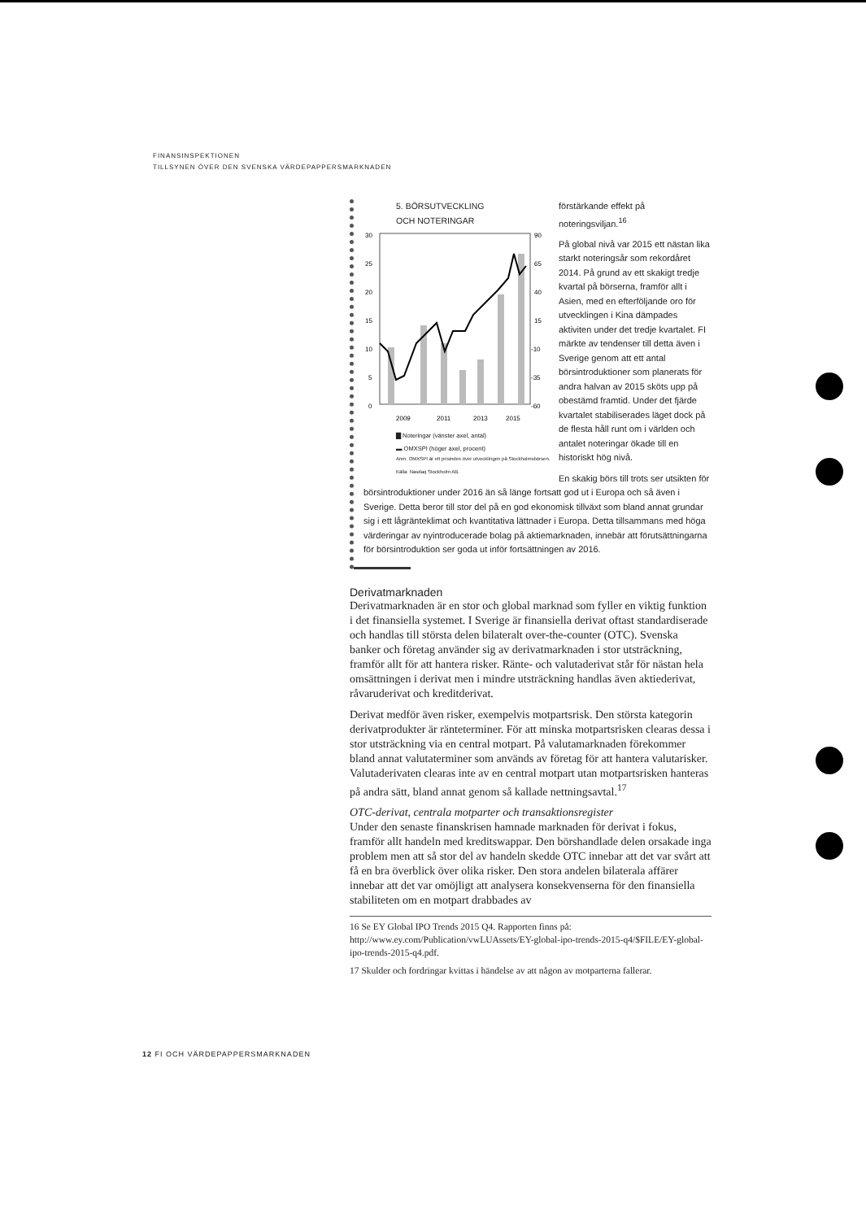FINANSINSPEKTIONEN
TILLSYNEN ÖVER DEN SVENSKA VÄRDEPAPPERSMARKNADEN
5. BÖRSUTVECKLING
OCH NOTERINGAR
30
25
20
15
10
5
0
90
65
40
15
-10
-35
-60
2009
2011
2013
2015
▇ Noteringar (vänster axel, antal)
▬ OMXSPI (höger axel, procent)
Anm. OMXSPI är ett prisindex över utvecklingen på Stockholmsbörsen.
Källa: Nasdaq Stockholm AB.
förstärkande effekt på noteringsviljan.<sup>16</sup>
På global nivå var 2015 ett nästan lika starkt noteringsår som rekordåret 2014. På grund av ett skakigt tredje kvartal på börserna, framför allt i Asien, med en efterföljande oro för utvecklingen i Kina dämpades aktiviten under det tredje kvartalet. FI märkte av tendenser till detta även i Sverige genom att ett antal börsintroduktioner som planerats för andra halvan av 2015 sköts upp på obestämd framtid. Under det fjärde kvartalet stabiliserades läget dock på de flesta håll runt om i världen och antalet noteringar ökade till en historiskt hög nivå.
En skakig börs till trots ser utsikten för börsintroduktioner under 2016 än så länge fortsatt god ut i Europa och så även i Sverige. Detta beror till stor del på en god ekonomisk tillväxt som bland annat grundar sig i ett lågränteklimat och kvantitativa lättnader i Europa. Detta tillsammans med höga värderingar av nyintroducerade bolag på aktiemarknaden, innebär att förutsättningarna för börsintroduktion ser goda ut inför fortsättningen av 2016.
Derivatmarknaden
Derivatmarknaden är en stor och global marknad som fyller en viktig funktion i det finansiella systemet. I Sverige är finansiella derivat oftast standardiserade och handlas till största delen bilateralt over-the-counter (OTC). Svenska banker och företag använder sig av derivatmarknaden i stor utsträckning, framför allt för att hantera risker. Ränte- och valutaderivat står för nästan hela omsättningen i derivat men i mindre utsträckning handlas även aktiederivat, råvaruderivat och kreditderivat.
Derivat medför även risker, exempelvis motpartsrisk. Den största kategorin derivatprodukter är ränteterminer. För att minska motpartsrisken clearas dessa i stor utsträckning via en central motpart. På valutamarknaden förekommer bland annat valutaterminer som används av företag för att hantera valutarisker. Valutaderivaten clearas inte av en central motpart utan motpartsrisken hanteras på andra sätt, bland annat genom så kallade nettningsavtal.<sup>17</sup>
OTC-derivat, centrala motparter och transaktionsregister
Under den senaste finanskrisen hamnade marknaden för derivat i fokus, framför allt handeln med kreditswappar. Den börshandlade delen orsakade inga problem men att så stor del av handeln skedde OTC innebar att det var svårt att få en bra överblick över olika risker. Den stora andelen bilaterala affärer innebar att det var omöjligt att analysera konsekvenserna för den finansiella stabiliteten om en motpart drabbades av
16 Se EY Global IPO Trends 2015 Q4. Rapporten finns på: http://www.ey.com/Publication/vwLUAssets/EY-global-ipo-trends-2015-q4/$FILE/EY-global-ipo-trends-2015-q4.pdf.
17 Skulder och fordringar kvittas i händelse av att någon av motparterna fallerar.
12 FI OCH VÄRDEPAPPERSMARKNADEN